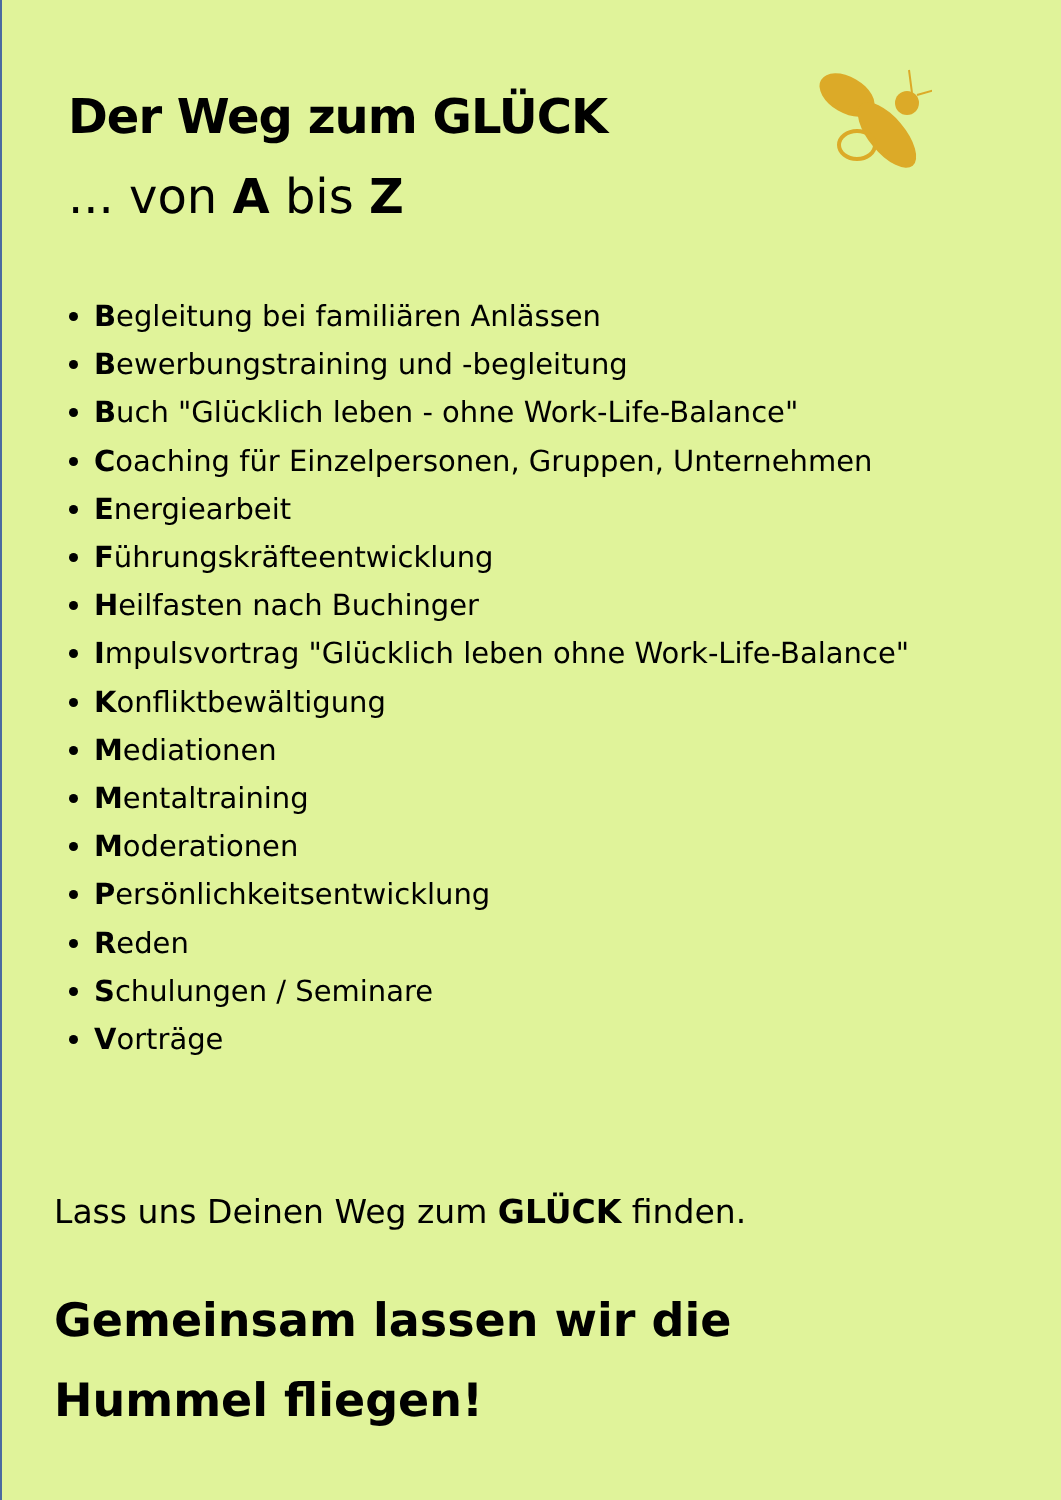Der Weg zum GLÜCK
... von A bis Z
Begleitung bei familiären Anlässen
Bewerbungstraining und -begleitung
Buch "Glücklich leben - ohne Work-Life-Balance"
Coaching für Einzelpersonen, Gruppen, Unternehmen
Energiearbeit
Führungskräfteentwicklung
Heilfasten nach Buchinger
Impulsvortrag "Glücklich leben ohne Work-Life-Balance"
Konfliktbewältigung
Mediationen
Mentaltraining
Moderationen
Persönlichkeitsentwicklung
Reden
Schulungen / Seminare
Vorträge
Lass uns Deinen Weg zum GLÜCK finden.
Gemeinsam lassen wir die
Hummel fliegen!